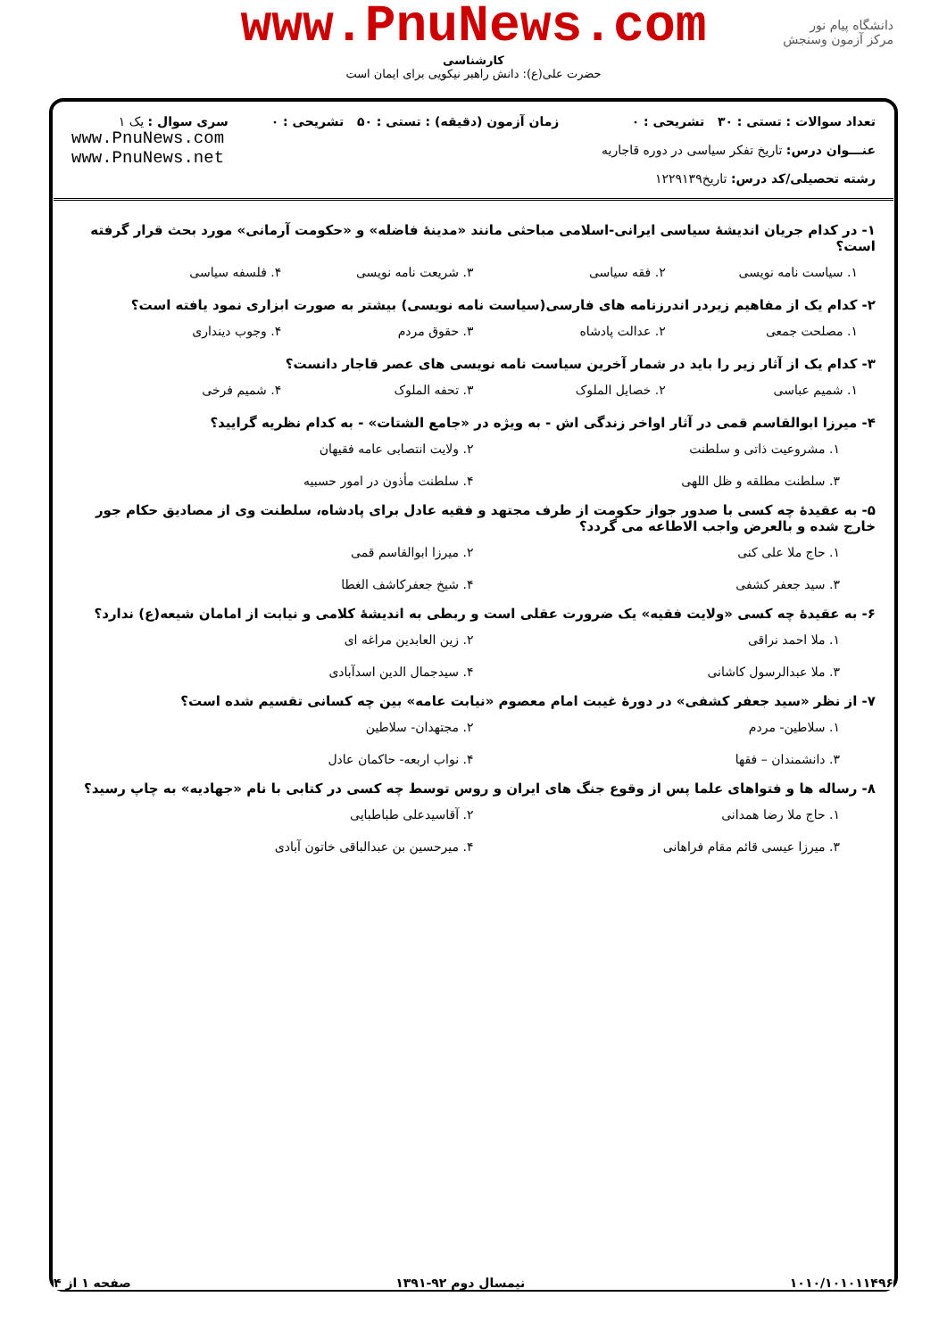www.PnuNews.com
کارشناسی
حضرت علی(ع): دانش راهبر نیکویی برای ایمان است
دانشگاه پیام نور
مرکز آزمون وسنجش
| تعداد سوالات : تستی : ۳۰ تشریحی : ۰ عنـــوان درس: تاریخ تفکر سیاسی در دوره قاجاریه رشته تحصیلی/کد درس: تاریخ۱۲۲۹۱۳۹ | زمان آزمون (دقیقه) : تستی : ۵۰ تشریحی : ۰ | سری سوال : یک ۱ www.PnuNews.com www.PnuNews.net |
۱- در کدام جریان اندیشهٔ سیاسی ایرانی-اسلامی مباحثی مانند «مدینهٔ فاضله» و «حکومت آرمانی» مورد بحث قرار گرفته است؟
۱. سیاست نامه نویسی ۲. فقه سیاسی ۳. شریعت نامه نویسی ۴. فلسفه سیاسی
۲- کدام یک از مفاهیم زیردر اندرزنامه های فارسی(سیاست نامه نویسی) بیشتر به صورت ابزاری نمود یافته است؟
۱. مصلحت جمعی ۲. عدالت پادشاه ۳. حقوق مردم ۴. وجوب دینداری
۳- کدام یک از آثار زیر را باید در شمار آخرین سیاست نامه نویسی های عصر قاجار دانست؟
۱. شمیم عباسی ۲. خصایل الملوک ۳. تحفه الملوک ۴. شمیم فرخی
۴- میرزا ابوالقاسم قمی در آثار اواخر زندگی اش - به ویژه در «جامع الشتات» - به کدام نظریه گرایید؟
۱. مشروعیت ذاتی و سلطنت
۲. ولایت انتصابی عامه فقیهان
۳. سلطنت مطلقه و ظل اللهی
۴. سلطنت مأذون در امور حسبیه
۵- به عقیدهٔ چه کسی با صدور جواز حکومت از طرف مجتهد و فقیه عادل برای پادشاه، سلطنت وی از مصادیق حکام جور خارج شده و بالعرض واجب الاطاعه می گردد؟
۱. حاج ملا علی کنی
۲. میرزا ابوالقاسم قمی
۳. سید جعفر کشفی
۴. شیخ جعفرکاشف الغطا
۶- به عقیدهٔ چه کسی «ولایت فقیه» یک ضرورت عقلی است و ربطی به اندیشهٔ کلامی و نیابت از امامان شیعه(ع) ندارد؟
۱. ملا احمد نراقی
۲. زین العابدین مراغه ای
۳. ملا عبدالرسول کاشانی
۴. سیدجمال الدین اسدآبادی
۷- از نظر «سید جعفر کشفی» در دورهٔ غیبت امام معصوم «نیابت عامه» بین چه کسانی تقسیم شده است؟
۱. سلاطین- مردم
۲. مجتهدان- سلاطین
۳. دانشمندان – فقها
۴. نواب اربعه- حاکمان عادل
۸- رساله ها و فتواهای علما پس از وقوع جنگ های ایران و روس توسط چه کسی در کتابی با نام «جهادیه» به چاپ رسید؟
۱. حاج ملا رضا همدانی
۲. آقاسیدعلی طباطبایی
۳. میرزا عیسی قائم مقام فراهانی
۴. میرحسین بن عبدالباقی خاتون آبادی
۱۰۱۰/۱۰۱۰۱۱۴۹۶ نیمسال دوم ۹۲-۱۳۹۱ صفحه ۱ از ۴